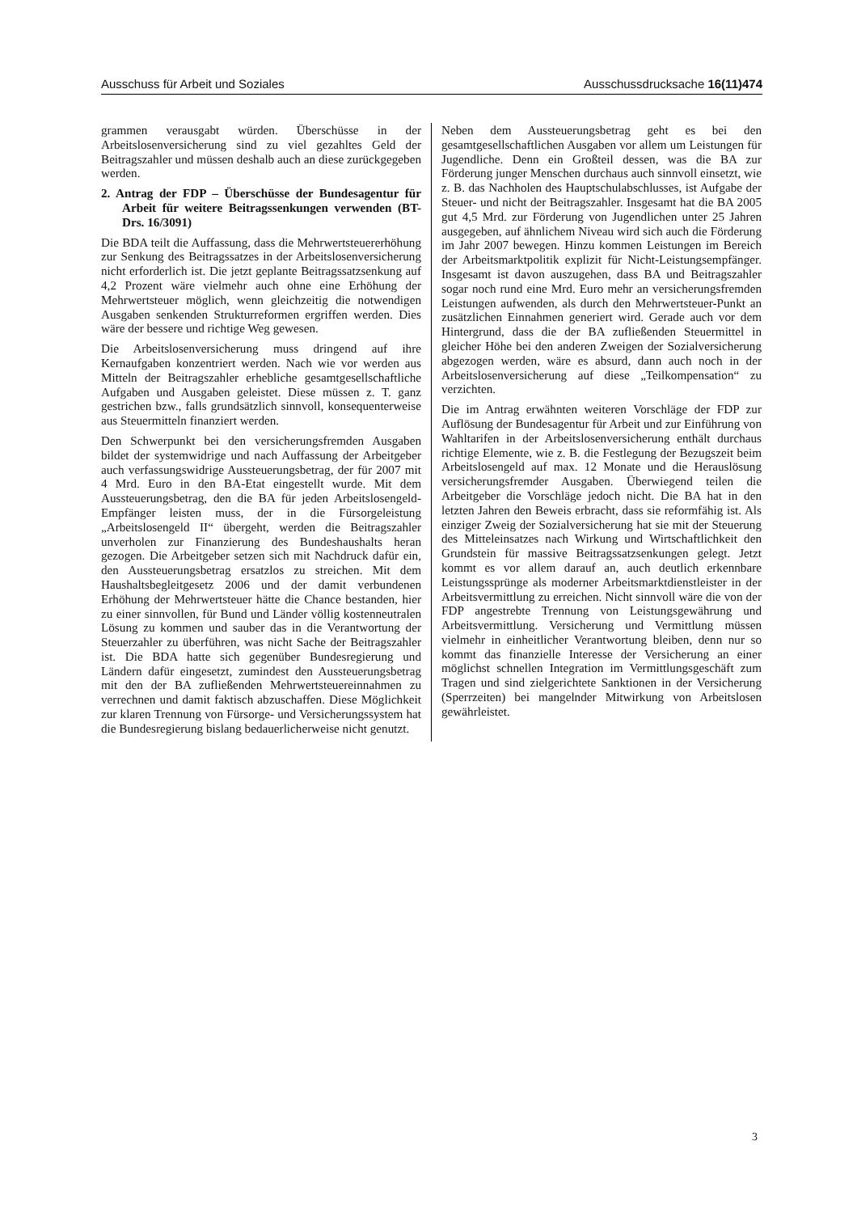Ausschuss für Arbeit und Soziales Ausschussdrucksache 16(11)474
grammen verausgabt würden. Überschüsse in der Arbeitslosenversicherung sind zu viel gezahltes Geld der Beitragszahler und müssen deshalb auch an diese zurückgegeben werden.
2. Antrag der FDP – Überschüsse der Bundesagentur für Arbeit für weitere Beitragssenkungen verwenden (BT-Drs. 16/3091)
Die BDA teilt die Auffassung, dass die Mehrwertsteuererhöhung zur Senkung des Beitragssatzes in der Arbeitslosenversicherung nicht erforderlich ist. Die jetzt geplante Beitragssatzsenkung auf 4,2 Prozent wäre vielmehr auch ohne eine Erhöhung der Mehrwertsteuer möglich, wenn gleichzeitig die notwendigen Ausgaben senkenden Strukturreformen ergriffen werden. Dies wäre der bessere und richtige Weg gewesen.
Die Arbeitslosenversicherung muss dringend auf ihre Kernaufgaben konzentriert werden. Nach wie vor werden aus Mitteln der Beitragszahler erhebliche gesamtgesellschaftliche Aufgaben und Ausgaben geleistet. Diese müssen z. T. ganz gestrichen bzw., falls grundsätzlich sinnvoll, konsequenterweise aus Steuermitteln finanziert werden.
Den Schwerpunkt bei den versicherungsfremden Ausgaben bildet der systemwidrige und nach Auffassung der Arbeitgeber auch verfassungswidrige Aussteuerungsbetrag, der für 2007 mit 4 Mrd. Euro in den BA-Etat eingestellt wurde. Mit dem Aussteuerungsbetrag, den die BA für jeden Arbeitslosengeld-Empfänger leisten muss, der in die Fürsorgeleistung „Arbeitslosengeld II“ übergeht, werden die Beitragszahler unverholen zur Finanzierung des Bundeshaushalts heran gezogen. Die Arbeitgeber setzen sich mit Nachdruck dafür ein, den Aussteuerungsbetrag ersatzlos zu streichen. Mit dem Haushaltsbegleitgesetz 2006 und der damit verbundenen Erhöhung der Mehrwertsteuer hätte die Chance bestanden, hier zu einer sinnvollen, für Bund und Länder völlig kostenneutralen Lösung zu kommen und sauber das in die Verantwortung der Steuerzahler zu überführen, was nicht Sache der Beitragszahler ist. Die BDA hatte sich gegenüber Bundesregierung und Ländern dafür eingesetzt, zumindest den Aussteuerungsbetrag mit den der BA zufließenden Mehrwertsteuereinnahmen zu verrechnen und damit faktisch abzuschaffen. Diese Möglichkeit zur klaren Trennung von Fürsorge- und Versicherungssystem hat die Bundesregierung bislang bedauerlicherweise nicht genutzt.
Neben dem Aussteuerungsbetrag geht es bei den gesamtgesellschaftlichen Ausgaben vor allem um Leistungen für Jugendliche. Denn ein Großteil dessen, was die BA zur Förderung junger Menschen durchaus auch sinnvoll einsetzt, wie z. B. das Nachholen des Hauptschulabschlusses, ist Aufgabe der Steuer- und nicht der Beitragszahler. Insgesamt hat die BA 2005 gut 4,5 Mrd. zur Förderung von Jugendlichen unter 25 Jahren ausgegeben, auf ähnlichem Niveau wird sich auch die Förderung im Jahr 2007 bewegen. Hinzu kommen Leistungen im Bereich der Arbeitsmarktpolitik explizit für Nicht-Leistungsempfänger. Insgesamt ist davon auszugehen, dass BA und Beitragszahler sogar noch rund eine Mrd. Euro mehr an versicherungsfremden Leistungen aufwenden, als durch den Mehrwertsteuer-Punkt an zusätzlichen Einnahmen generiert wird. Gerade auch vor dem Hintergrund, dass die der BA zufließenden Steuermittel in gleicher Höhe bei den anderen Zweigen der Sozialversicherung abgezogen werden, wäre es absurd, dann auch noch in der Arbeitslosenversicherung auf diese „Teilkompensation“ zu verzichten.
Die im Antrag erwähnten weiteren Vorschläge der FDP zur Auflösung der Bundesagentur für Arbeit und zur Einführung von Wahltarifen in der Arbeitslosenversicherung enthält durchaus richtige Elemente, wie z. B. die Festlegung der Bezugszeit beim Arbeitslosengeld auf max. 12 Monate und die Herauslösung versicherungsfremder Ausgaben. Überwiegend teilen die Arbeitgeber die Vorschläge jedoch nicht. Die BA hat in den letzten Jahren den Beweis erbracht, dass sie reformfähig ist. Als einziger Zweig der Sozialversicherung hat sie mit der Steuerung des Mitteleinsatzes nach Wirkung und Wirtschaftlichkeit den Grundstein für massive Beitragssatzsenkungen gelegt. Jetzt kommt es vor allem darauf an, auch deutlich erkennbare Leistungssprünge als moderner Arbeitsmarktdienstleister in der Arbeitsvermittlung zu erreichen. Nicht sinnvoll wäre die von der FDP angestrebte Trennung von Leistungsgewährung und Arbeitsvermittlung. Versicherung und Vermittlung müssen vielmehr in einheitlicher Verantwortung bleiben, denn nur so kommt das finanzielle Interesse der Versicherung an einer möglichst schnellen Integration im Vermittlungsgeschäft zum Tragen und sind zielgerichtete Sanktionen in der Versicherung (Sperrzeiten) bei mangelnder Mitwirkung von Arbeitslosen gewährleistet.
3